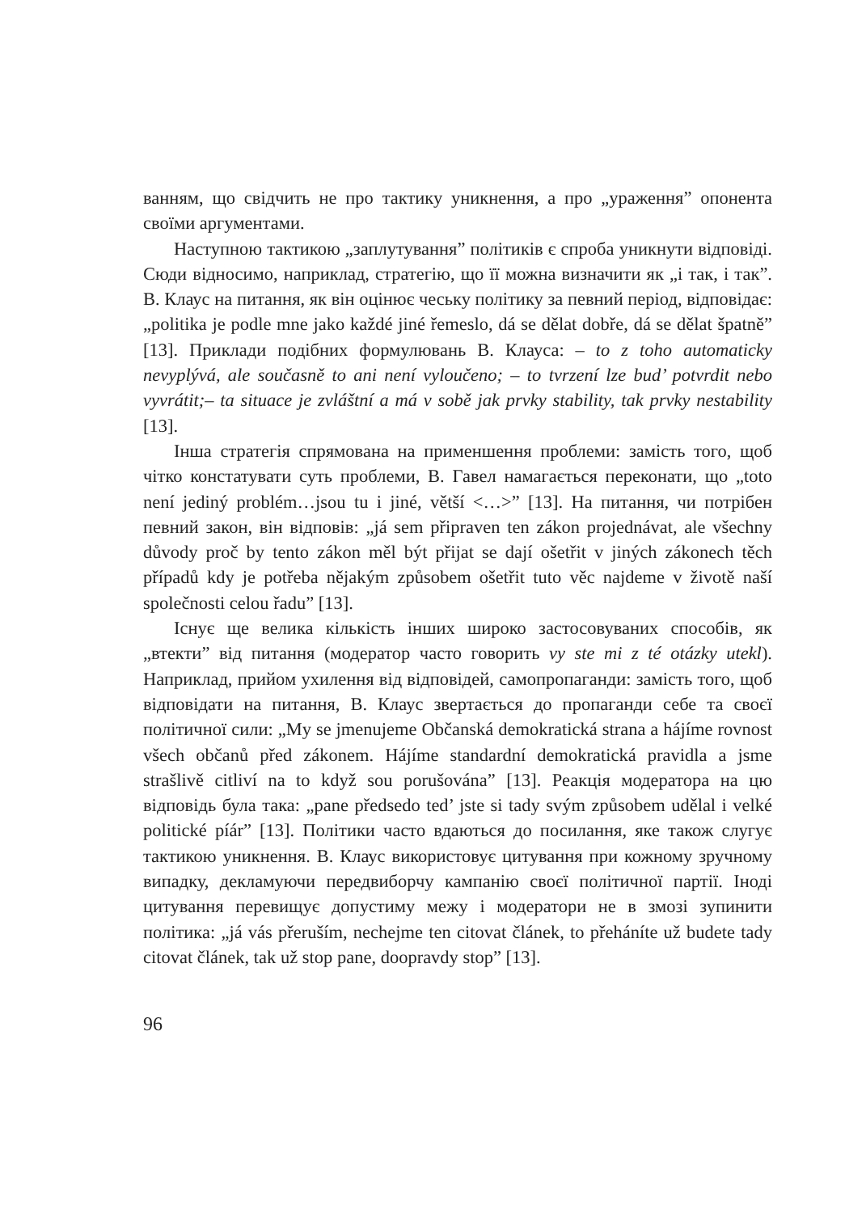ванням, що свідчить не про тактику уникнення, а про „ураження” опонента своїми аргументами.
Наступною тактикою „заплутування” політиків є спроба уникнути відповіді. Сюди відносимо, наприклад, стратегію, що її можна визначити як „і так, і так”. В. Клаус на питання, як він оцінює чеську політику за певний період, відповідає: „politika je podle mne jako každé jiné řemeslo, dá se dělat dobře, dá se dělat špatně” [13]. Приклади подібних формулювань В. Клауса: – to z toho automaticky nevyplývá, ale současně to ani není vyloučeno; – to tvrzení lze bud’ potvrdit nebo vyvrátit;– ta situace je zvláštní a má v sobě jak prvky stability, tak prvky nestability [13].
Інша стратегія спрямована на применшення проблеми: замість того, щоб чітко констатувати суть проблеми, В. Гавел намагається переконати, що „toto není jediný problém…jsou tu i jiné, větší <…>” [13]. На питання, чи потрібен певний закон, він відповів: „já sem připraven ten zákon projednávat, ale všechny důvody proč by tento zákon měl být přijat se dají ošetřit v jiných zákonech těch případů kdy je potřeba nějakým způsobem ošetřit tuto věc najdeme v životě naší společnosti celou řadu” [13].
Існує ще велика кількість інших широко застосовуваних способів, як „втекти” від питання (модератор часто говорить vy ste mi z té otázky utekl). Наприклад, прийом ухилення від відповідей, самопропаганди: замість того, щоб відповідати на питання, В. Клаус звертається до пропаганди себе та своєї політичної сили: „My se jmenujeme Občanská demokratická strana a hájíme rovnost všech občanů před zákonem. Hájíme standardní demokratická pravidla a jsme strašlivě citliví na to když sou porušována” [13]. Реакція модератора на цю відповідь була така: „pane předsedo ted’ jste si tady svým způsobem udělal i velké politické píár” [13]. Політики часто вдаються до посилання, яке також слугує тактикою уникнення. В. Клаус використовує цитування при кожному зручному випадку, декламуючи передвиборчу кампанію своєї політичної партії. Іноді цитування перевищує допустиму межу і модератори не в змозі зупинити політика: „já vás přeruším, nechejme ten citovat článek, to přeháníte už budete tady citovat článek, tak už stop pane, doopravdy stop” [13].
96